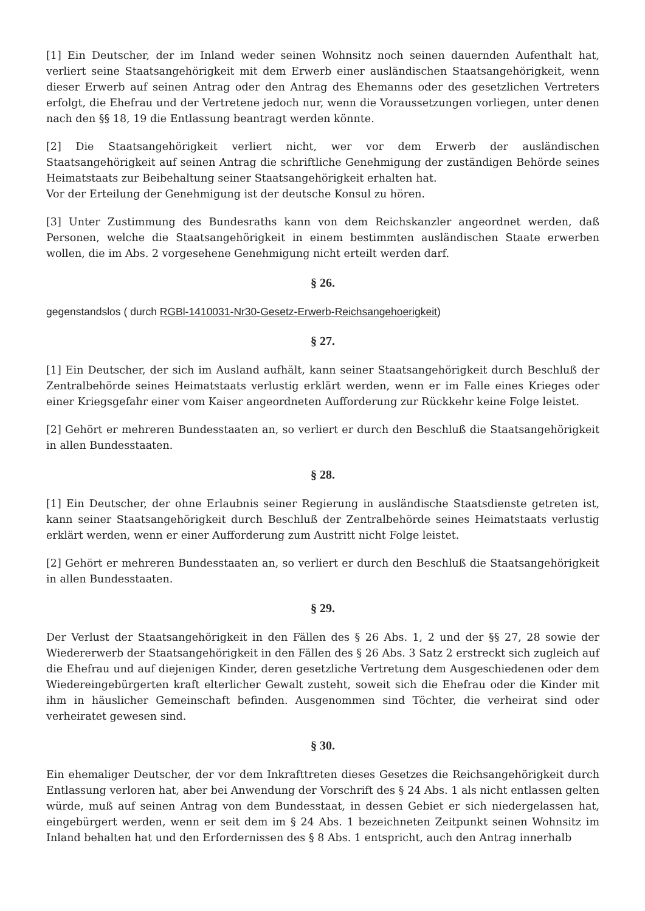[1] Ein Deutscher, der im Inland weder seinen Wohnsitz noch seinen dauernden Aufenthalt hat, verliert seine Staatsangehörigkeit mit dem Erwerb einer ausländischen Staatsangehörigkeit, wenn dieser Erwerb auf seinen Antrag oder den Antrag des Ehemanns oder des gesetzlichen Vertreters erfolgt, die Ehefrau und der Vertretene jedoch nur, wenn die Voraussetzungen vorliegen, unter denen nach den §§ 18, 19 die Entlassung beantragt werden könnte.
[2] Die Staatsangehörigkeit verliert nicht, wer vor dem Erwerb der ausländischen Staatsangehörigkeit auf seinen Antrag die schriftliche Genehmigung der zuständigen Behörde seines Heimatstaats zur Beibehaltung seiner Staatsangehörigkeit erhalten hat.
Vor der Erteilung der Genehmigung ist der deutsche Konsul zu hören.
[3] Unter Zustimmung des Bundesraths kann von dem Reichskanzler angeordnet werden, daß Personen, welche die Staatsangehörigkeit in einem bestimmten ausländischen Staate erwerben wollen, die im Abs. 2 vorgesehene Genehmigung nicht erteilt werden darf.
§ 26.
gegenstandslos ( durch RGBl-1410031-Nr30-Gesetz-Erwerb-Reichsangehoerigkeit)
§ 27.
[1] Ein Deutscher, der sich im Ausland aufhält, kann seiner Staatsangehörigkeit durch Beschluß der Zentralbehörde seines Heimatstaats verlustig erklärt werden, wenn er im Falle eines Krieges oder einer Kriegsgefahr einer vom Kaiser angeordneten Aufforderung zur Rückkehr keine Folge leistet.
[2] Gehört er mehreren Bundesstaaten an, so verliert er durch den Beschluß die Staatsangehörigkeit in allen Bundesstaaten.
§ 28.
[1] Ein Deutscher, der ohne Erlaubnis seiner Regierung in ausländische Staatsdienste getreten ist, kann seiner Staatsangehörigkeit durch Beschluß der Zentralbehörde seines Heimatstaats verlustig erklärt werden, wenn er einer Aufforderung zum Austritt nicht Folge leistet.
[2] Gehört er mehreren Bundesstaaten an, so verliert er durch den Beschluß die Staatsangehörigkeit in allen Bundesstaaten.
§ 29.
Der Verlust der Staatsangehörigkeit in den Fällen des § 26 Abs. 1, 2 und der §§ 27, 28 sowie der Wiedererwerb der Staatsangehörigkeit in den Fällen des § 26 Abs. 3 Satz 2 erstreckt sich zugleich auf die Ehefrau und auf diejenigen Kinder, deren gesetzliche Vertretung dem Ausgeschiedenen oder dem Wiedereingebürgerten kraft elterlicher Gewalt zusteht, soweit sich die Ehefrau oder die Kinder mit ihm in häuslicher Gemeinschaft befinden. Ausgenommen sind Töchter, die verheirat sind oder verheiratet gewesen sind.
§ 30.
Ein ehemaliger Deutscher, der vor dem Inkrafttreten dieses Gesetzes die Reichsangehörigkeit durch Entlassung verloren hat, aber bei Anwendung der Vorschrift des § 24 Abs. 1 als nicht entlassen gelten würde, muß auf seinen Antrag von dem Bundesstaat, in dessen Gebiet er sich niedergelassen hat, eingebürgert werden, wenn er seit dem im § 24 Abs. 1 bezeichneten Zeitpunkt seinen Wohnsitz im Inland behalten hat und den Erfordernissen des § 8 Abs. 1 entspricht, auch den Antrag innerhalb